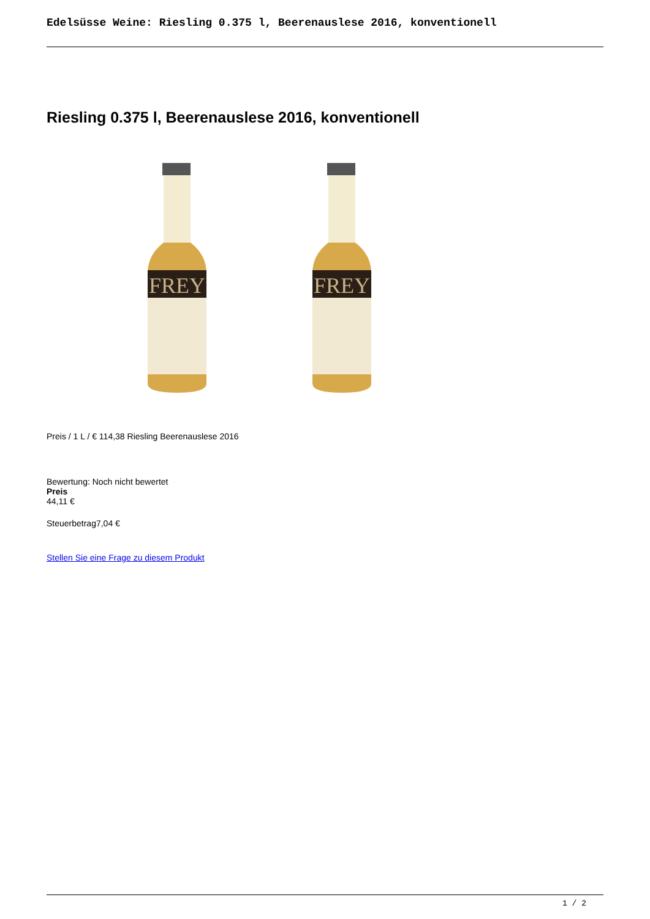Edelsüsse Weine: Riesling 0.375 l, Beerenauslese 2016, konventionell
Riesling 0.375 l, Beerenauslese 2016, konventionell
FREY
FREY
Preis / 1 L / € 114,38 Riesling Beerenauslese 2016
Bewertung: Noch nicht bewertet
Preis
44,11 €
Steuerbetrag7,04 €
Stellen Sie eine Frage zu diesem Produkt
1 / 2